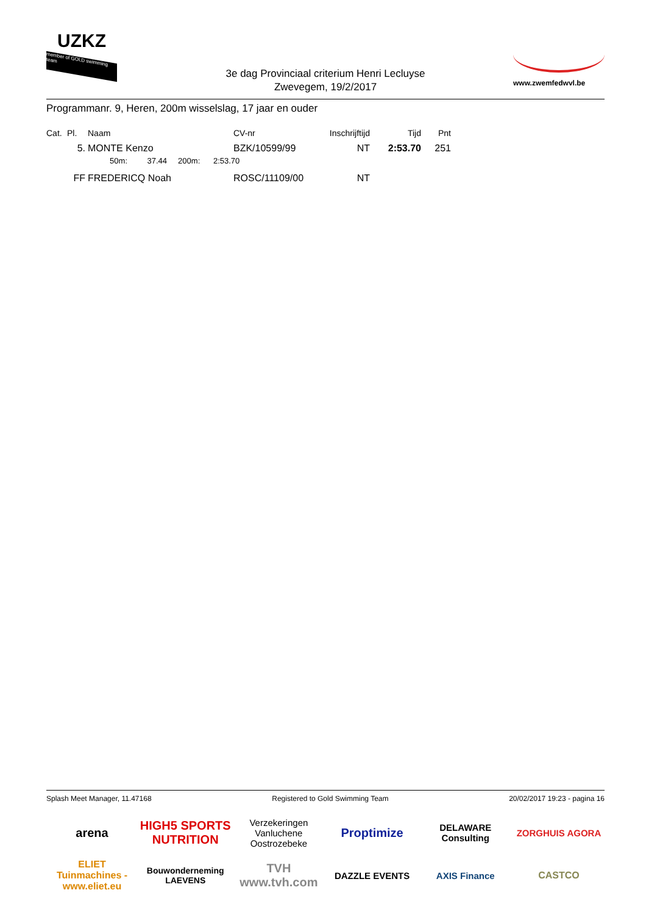UZKZ
member of GOLD swimming team
3e dag Provinciaal criterium Henri Lecluyse
Zwevegem, 19/2/2017
www.zwemfedwvl.be
Programmanr. 9, Heren, 200m wisselslag, 17 jaar en ouder
| Cat. | Pl. | Naam | CV-nr | Inschrijftijd | Tijd | Pnt |
| --- | --- | --- | --- | --- | --- | --- |
| | 5. | MONTE Kenzo | BZK/10599/99 | NT | 2:53.70 | 251 |
| | | 50m: 37.44 200m: 2:53.70 | | | | |
| | FF | FREDERICQ Noah | ROSC/11109/00 | NT | | |
Splash Meet Manager, 11.47168 Registered to Gold Swimming Team 20/02/2017 19:23 - pagina 16
arena HIGH5 SPORTS NUTRITION Verzekeringen Vanluchene Oostrozebeke Proptimize DELAWARE Consulting ZORGHUIS AGORA ELIET Tuinmachines - www.eliet.eu Bouwonderneming LAEVENS TVH www.tvh.com DAZZLE EVENTS AXIS Finance CASTCO